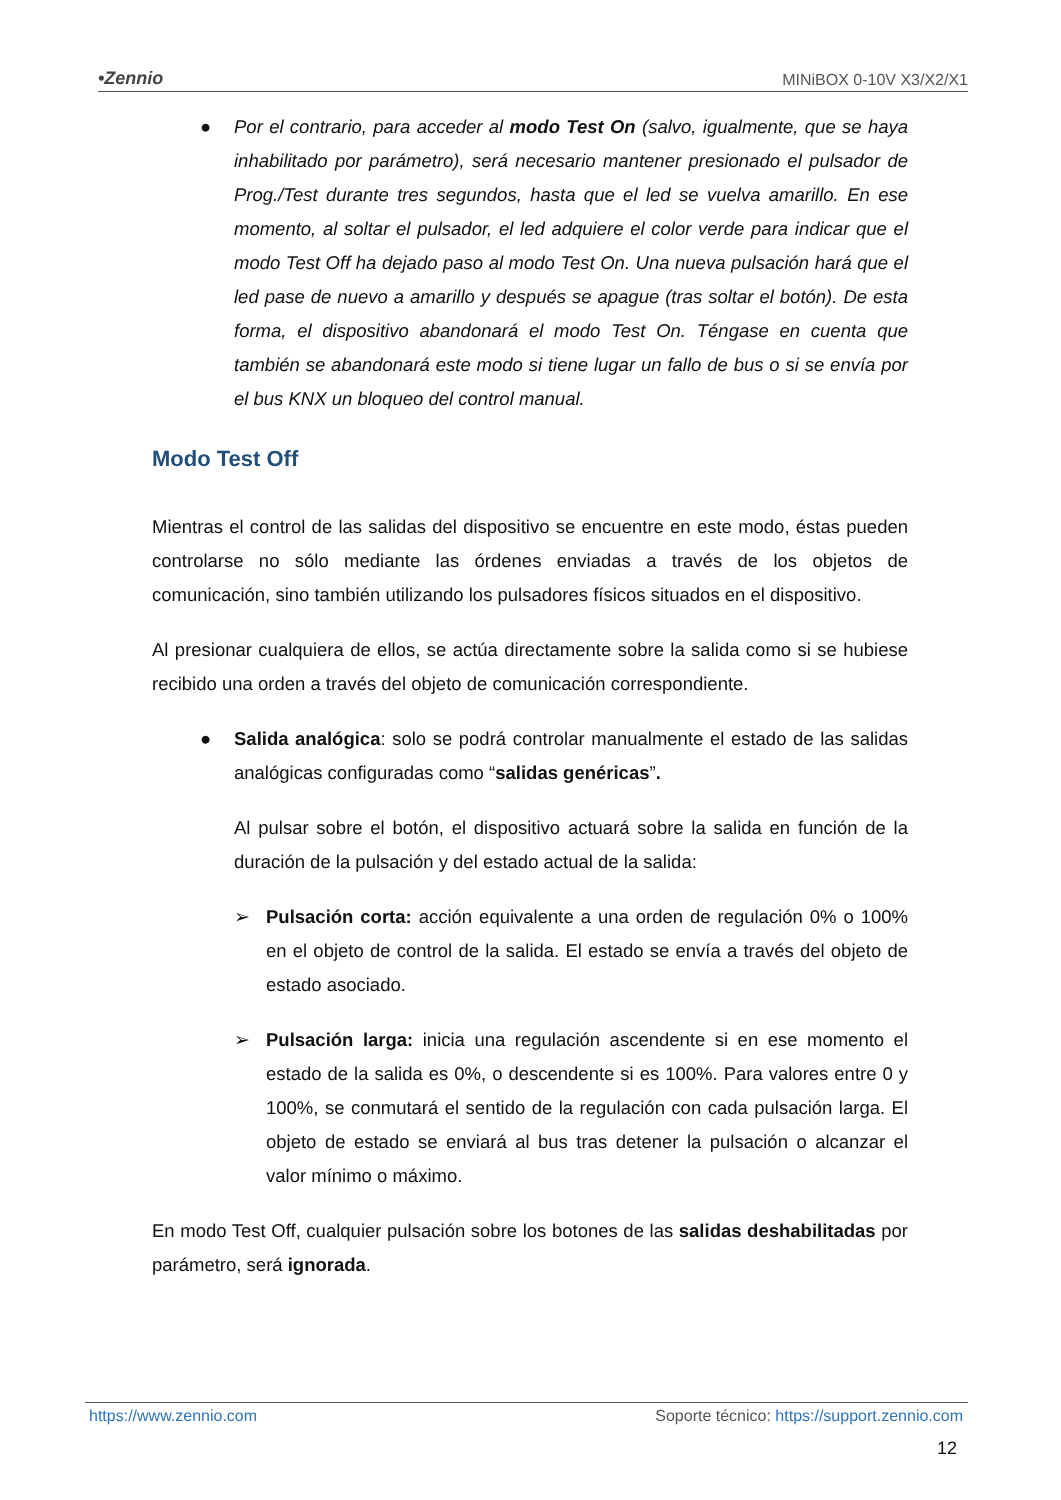•Zennio MINiBOX 0-10V X3/X2/X1
● Por el contrario, para acceder al modo Test On (salvo, igualmente, que se haya inhabilitado por parámetro), será necesario mantener presionado el pulsador de Prog./Test durante tres segundos, hasta que el led se vuelva amarillo. En ese momento, al soltar el pulsador, el led adquiere el color verde para indicar que el modo Test Off ha dejado paso al modo Test On. Una nueva pulsación hará que el led pase de nuevo a amarillo y después se apague (tras soltar el botón). De esta forma, el dispositivo abandonará el modo Test On. Téngase en cuenta que también se abandonará este modo si tiene lugar un fallo de bus o si se envía por el bus KNX un bloqueo del control manual.
Modo Test Off
Mientras el control de las salidas del dispositivo se encuentre en este modo, éstas pueden controlarse no sólo mediante las órdenes enviadas a través de los objetos de comunicación, sino también utilizando los pulsadores físicos situados en el dispositivo.
Al presionar cualquiera de ellos, se actúa directamente sobre la salida como si se hubiese recibido una orden a través del objeto de comunicación correspondiente.
● Salida analógica: solo se podrá controlar manualmente el estado de las salidas analógicas configuradas como “salidas genéricas”.
Al pulsar sobre el botón, el dispositivo actuará sobre la salida en función de la duración de la pulsación y del estado actual de la salida:
➢ Pulsación corta: acción equivalente a una orden de regulación 0% o 100% en el objeto de control de la salida. El estado se envía a través del objeto de estado asociado.
➢ Pulsación larga: inicia una regulación ascendente si en ese momento el estado de la salida es 0%, o descendente si es 100%. Para valores entre 0 y 100%, se conmutará el sentido de la regulación con cada pulsación larga. El objeto de estado se enviará al bus tras detener la pulsación o alcanzar el valor mínimo o máximo.
En modo Test Off, cualquier pulsación sobre los botones de las salidas deshabilitadas por parámetro, será ignorada.
https://www.zennio.com Soporte técnico: https://support.zennio.com
12